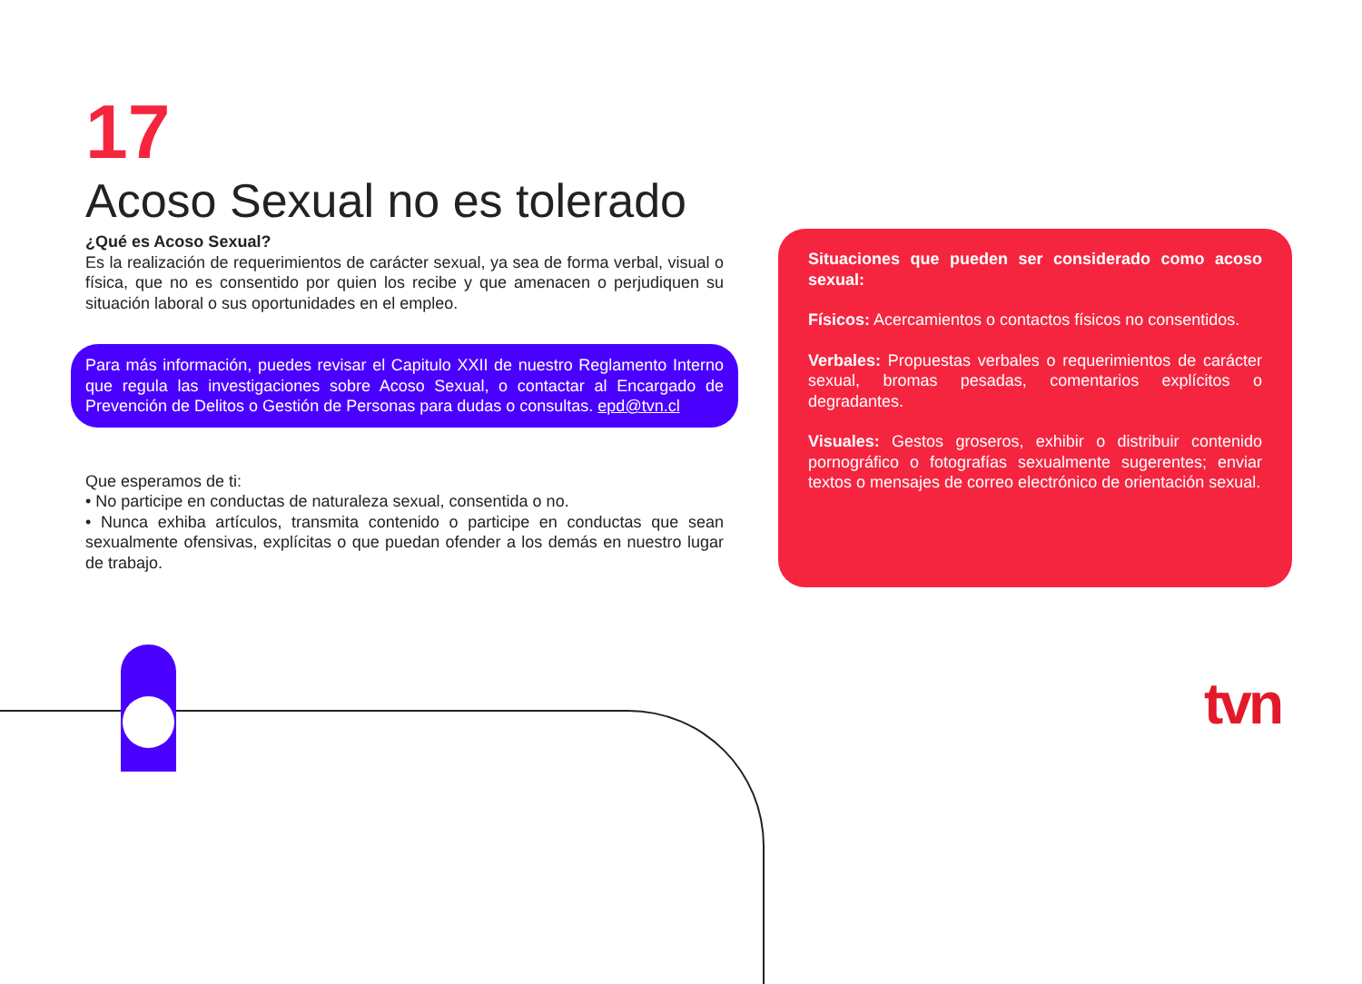17
Acoso Sexual no es tolerado
¿Qué es Acoso Sexual?
Es la realización de requerimientos de carácter sexual, ya sea de forma verbal, visual o física, que no es consentido por quien los recibe y que amenacen o perjudiquen su situación laboral o sus oportunidades en el empleo.
Para más información, puedes revisar el Capitulo XXII de nuestro Reglamento Interno que regula las investigaciones sobre Acoso Sexual, o contactar al Encargado de Prevención de Delitos o Gestión de Personas para dudas o consultas. epd@tvn.cl
Que esperamos de ti:
• No participe en conductas de naturaleza sexual, consentida o no.
• Nunca exhiba artículos, transmita contenido o participe en conductas que sean sexualmente ofensivas, explícitas o que puedan ofender a los demás en nuestro lugar de trabajo.
Situaciones que pueden ser considerado como acoso sexual:
Físicos: Acercamientos o contactos físicos no consentidos.
Verbales: Propuestas verbales o requerimientos de carácter sexual, bromas pesadas, comentarios explícitos o degradantes.
Visuales: Gestos groseros, exhibir o distribuir contenido pornográfico o fotografías sexualmente sugerentes; enviar textos o mensajes de correo electrónico de orientación sexual.
tvn